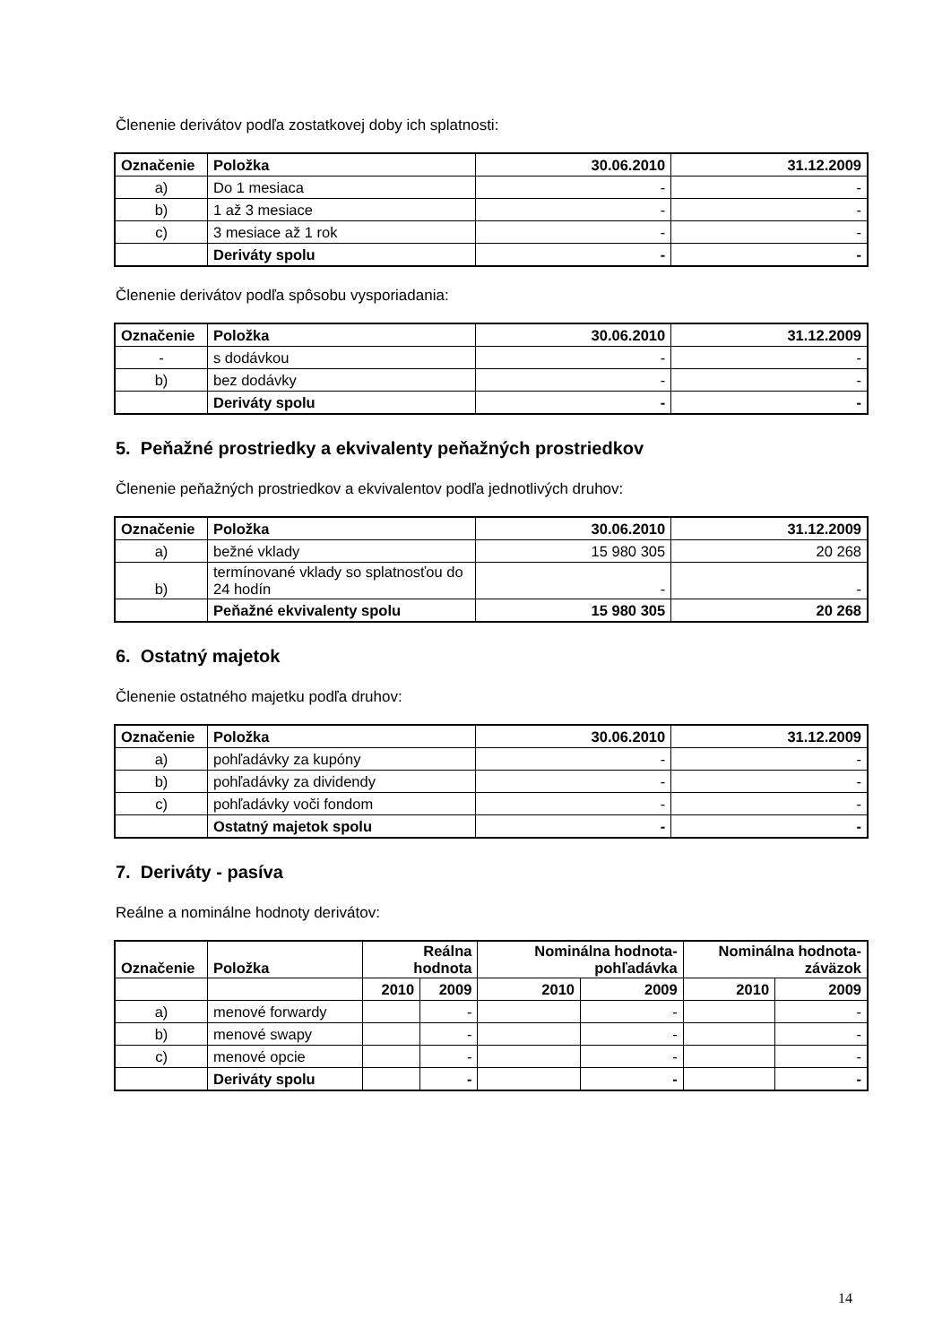Členenie derivátov podľa zostatkovej doby ich splatnosti:
| Označenie | Položka | 30.06.2010 | 31.12.2009 |
| --- | --- | --- | --- |
| a) | Do 1 mesiaca | - | - |
| b) | 1 až 3 mesiace | - | - |
| c) | 3 mesiace až 1 rok | - | - |
| | Deriváty spolu | - | - |
Členenie derivátov podľa spôsobu vysporiadania:
| Označenie | Položka | 30.06.2010 | 31.12.2009 |
| --- | --- | --- | --- |
| - | s dodávkou | - | - |
| b) | bez dodávky | - | - |
| | Deriváty spolu | - | - |
5. Peňažné prostriedky a ekvivalenty peňažných prostriedkov
Členenie peňažných prostriedkov a ekvivalentov podľa jednotlivých druhov:
| Označenie | Položka | 30.06.2010 | 31.12.2009 |
| --- | --- | --- | --- |
| a) | bežné vklady | 15 980 305 | 20 268 |
| b) | termínované vklady so splatnosťou do 24 hodín | - | - |
| | Peňažné ekvivalenty spolu | 15 980 305 | 20 268 |
6. Ostatný majetok
Členenie ostatného majetku podľa druhov:
| Označenie | Položka | 30.06.2010 | 31.12.2009 |
| --- | --- | --- | --- |
| a) | pohľadávky za kupóny | - | - |
| b) | pohľadávky za dividendy | - | - |
| c) | pohľadávky voči fondom | - | - |
| | Ostatný majetok spolu | - | - |
7. Deriváty - pasíva
Reálne a nominálne hodnoty derivátov:
| Označenie | Položka | Reálna hodnota | | Nominálna hodnota-pohľadávka | | Nominálna hodnota-záväzok | |
| --- | --- | --- | --- | --- | --- | --- | --- |
| | | 2010 | 2009 | 2010 | 2009 | 2010 | 2009 |
| a) | menové forwardy | | - | | - | | - |
| b) | menové swapy | | - | | - | | - |
| c) | menové opcie | | - | | - | | - |
| | Deriváty spolu | | - | | - | | - |
14